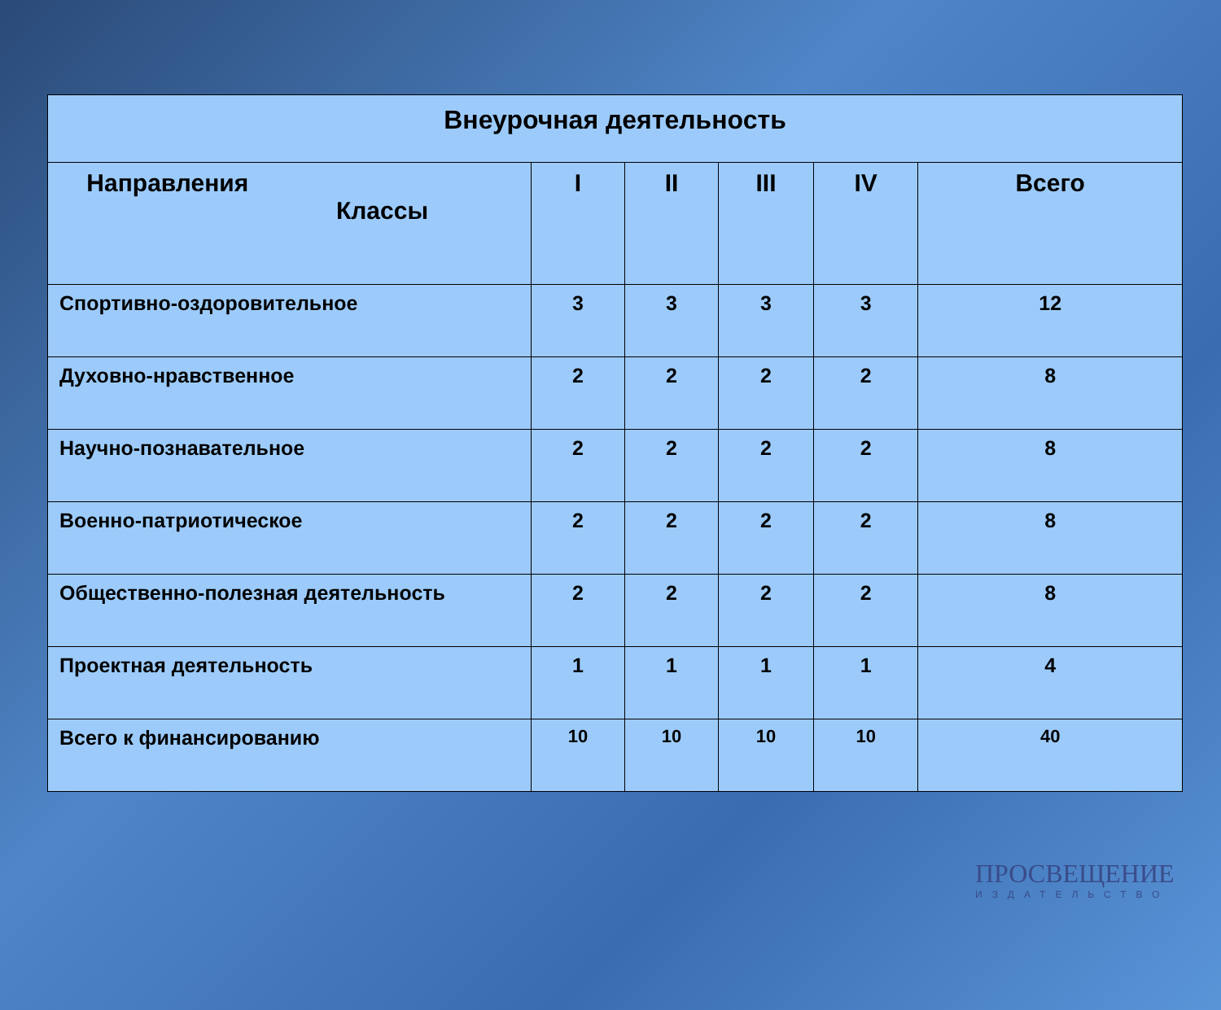| Внеурочная деятельность | | | | | |
| --- | --- | --- | --- | --- | --- |
| Направления Классы | I | II | III | IV | Всего |
| Спортивно-оздоровительное | 3 | 3 | 3 | 3 | 12 |
| Духовно-нравственное | 2 | 2 | 2 | 2 | 8 |
| Научно-познавательное | 2 | 2 | 2 | 2 | 8 |
| Военно-патриотическое | 2 | 2 | 2 | 2 | 8 |
| Общественно-полезная деятельность | 2 | 2 | 2 | 2 | 8 |
| Проектная деятельность | 1 | 1 | 1 | 1 | 4 |
| Всего к финансированию | 10 | 10 | 10 | 10 | 40 |
ПРОСВЕЩЕНИЕ
ИЗДАТЕЛЬСТВО